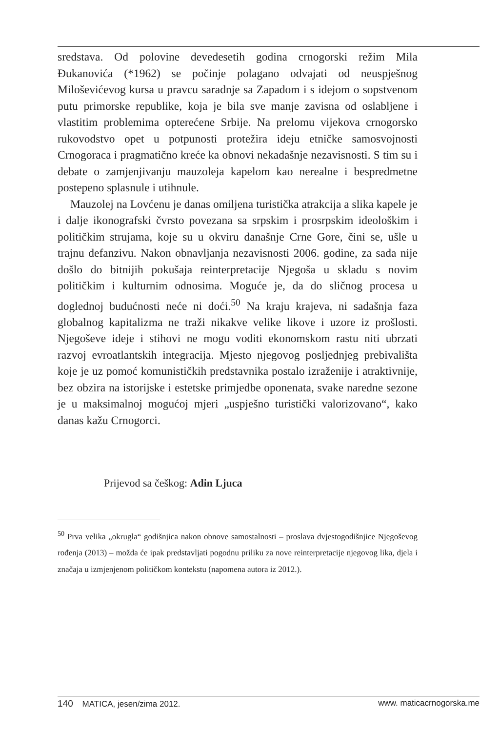sredstava. Od polovine devedesetih godina crnogorski režim Mila Đukanovića (*1962) se počinje polagano odvajati od neuspješnog Miloševićevog kursa u pravcu saradnje sa Zapadom i s idejom o sopstvenom putu primorske republike, koja je bila sve manje zavisna od oslabljene i vlastitim problemima opterećene Srbije. Na prelomu vijekova crnogorsko rukovodstvo opet u potpunosti protežira ideju etničke samosvojnosti Crnogoraca i pragmatično kreće ka obnovi nekadašnje nezavisnosti. S tim su i debate o zamjenjivanju mauzoleja kapelom kao nerealne i bespredmetne postepeno splasnule i utihnule.
Mauzolej na Lovćenu je danas omiljena turistička atrakcija a slika kapele je i dalje ikonografski čvrsto povezana sa srpskim i prosrpskim ideološkim i političkim strujama, koje su u okviru današnje Crne Gore, čini se, ušle u trajnu defanzivu. Nakon obnavljanja nezavisnosti 2006. godine, za sada nije došlo do bitnijih pokušaja reinterpretacije Njegoša u skladu s novim političkim i kulturnim odnosima. Moguće je, da do sličnog procesa u doglednoj budućnosti neće ni doći.<sup>50</sup> Na kraju krajeva, ni sadašnja faza globalnog kapitalizma ne traži nikakve velike likove i uzore iz prošlosti. Njegoševe ideje i stihovi ne mogu voditi ekonomskom rastu niti ubrzati razvoj evroatlantskih integracija. Mjesto njegovog posljednjeg prebivališta koje je uz pomoć komunističkih predstavnika postalo izraženije i atraktivnije, bez obzira na istorijske i estetske primjedbe oponenata, svake naredne sezone je u maksimalnoj mogućoj mjeri „uspješno turistički valorizovano“, kako danas kažu Crnogorci.
Prijevod sa češkog: Adin Ljuca
<sup>50</sup> Prva velika „okrugla“ godišnjica nakon obnove samostalnosti – proslava dvjestogodišnjice Njegoševog rođenja (2013) – možda će ipak predstavljati pogodnu priliku za nove reinterpretacije njegovog lika, djela i značaja u izmjenjenom političkom kontekstu (napomena autora iz 2012.).
140 MATICA, jesen/zima 2012. www. maticacrnogorska.me